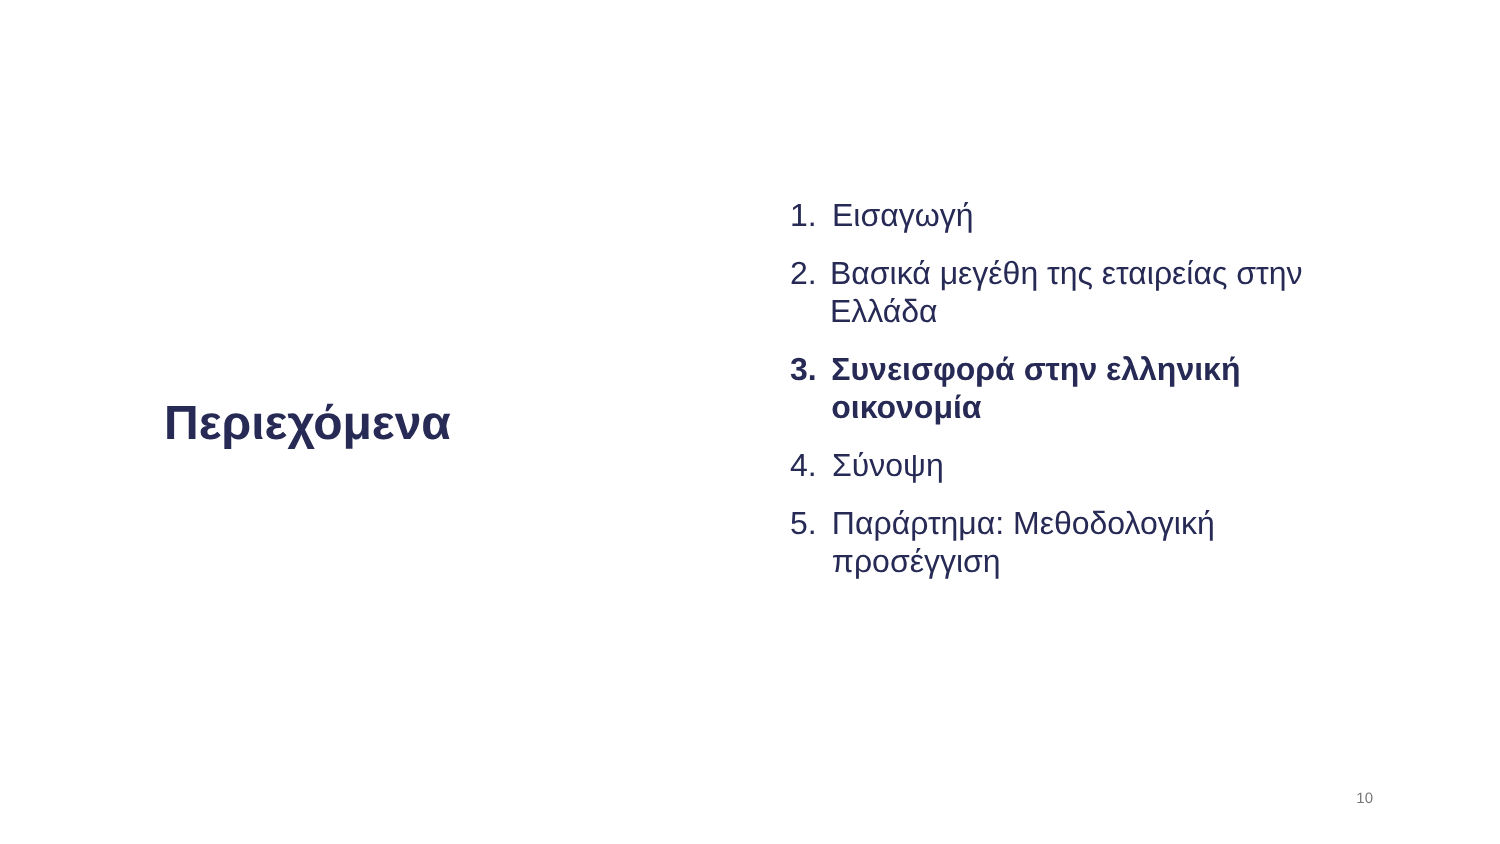Περιεχόμενα
1. Εισαγωγή
2. Βασικά μεγέθη της εταιρείας στην Ελλάδα
3. Συνεισφορά στην ελληνική οικονομία
4. Σύνοψη
5. Παράρτημα: Μεθοδολογική προσέγγιση
10